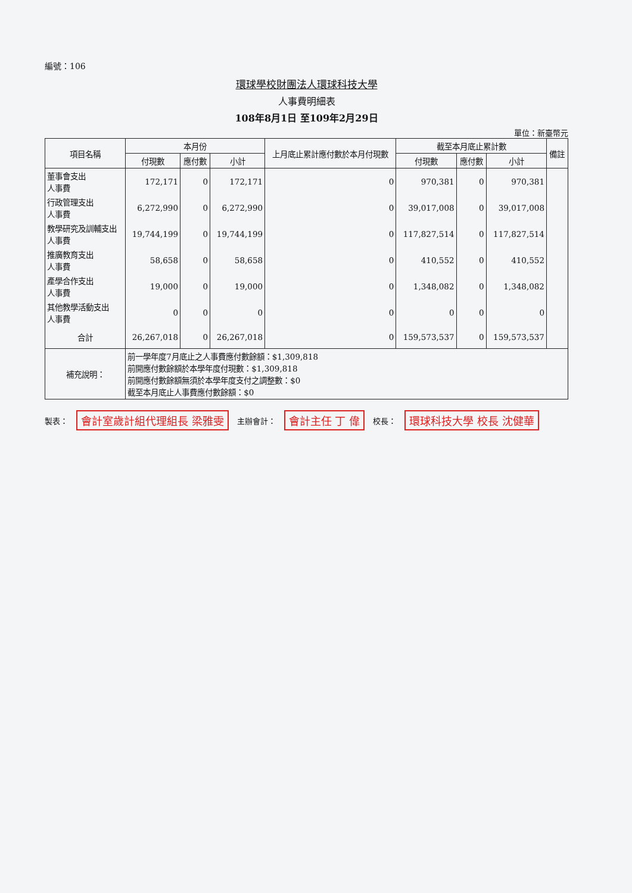編號：106
環球學校財團法人環球科技大學
人事費明細表
108年8月1日 至109年2月29日
單位：新臺幣元
| 項目名稱 | 本月份 | | | 上月底止累計應付數於本月付現數 | 截至本月底止累計數 | | | 備註 |
| --- | --- | --- | --- | --- | --- | --- | --- | --- |
| | 付現數 | 應付數 | 小計 | | 付現數 | 應付數 | 小計 | |
| 董事會支出 人事費 | 172,171 | 0 | 172,171 | 0 | 970,381 | 0 | 970,381 | |
| 行政管理支出 人事費 | 6,272,990 | 0 | 6,272,990 | 0 | 39,017,008 | 0 | 39,017,008 | |
| 教學研究及訓輔支出 人事費 | 19,744,199 | 0 | 19,744,199 | 0 | 117,827,514 | 0 | 117,827,514 | |
| 推廣教育支出 人事費 | 58,658 | 0 | 58,658 | 0 | 410,552 | 0 | 410,552 | |
| 產學合作支出 人事費 | 19,000 | 0 | 19,000 | 0 | 1,348,082 | 0 | 1,348,082 | |
| 其他教學活動支出 人事費 | 0 | 0 | 0 | 0 | 0 | 0 | 0 | |
| 合計 | 26,267,018 | 0 | 26,267,018 | 0 | 159,573,537 | 0 | 159,573,537 | |
| 補充說明： | 前一學年度7月底止之人事費應付數餘額：$1,309,818 前開應付數餘額於本學年度付現數：$1,309,818 前開應付數餘額無須於本學年度支付之調整數：$0 截至本月底止人事費應付數餘額：$0 | | | | | | | |
製表： 會計室歲計組代理組長 梁雅雯 主辦會計： 會計主任 丁 偉 校長： 環球科技大學 校長 沈健華